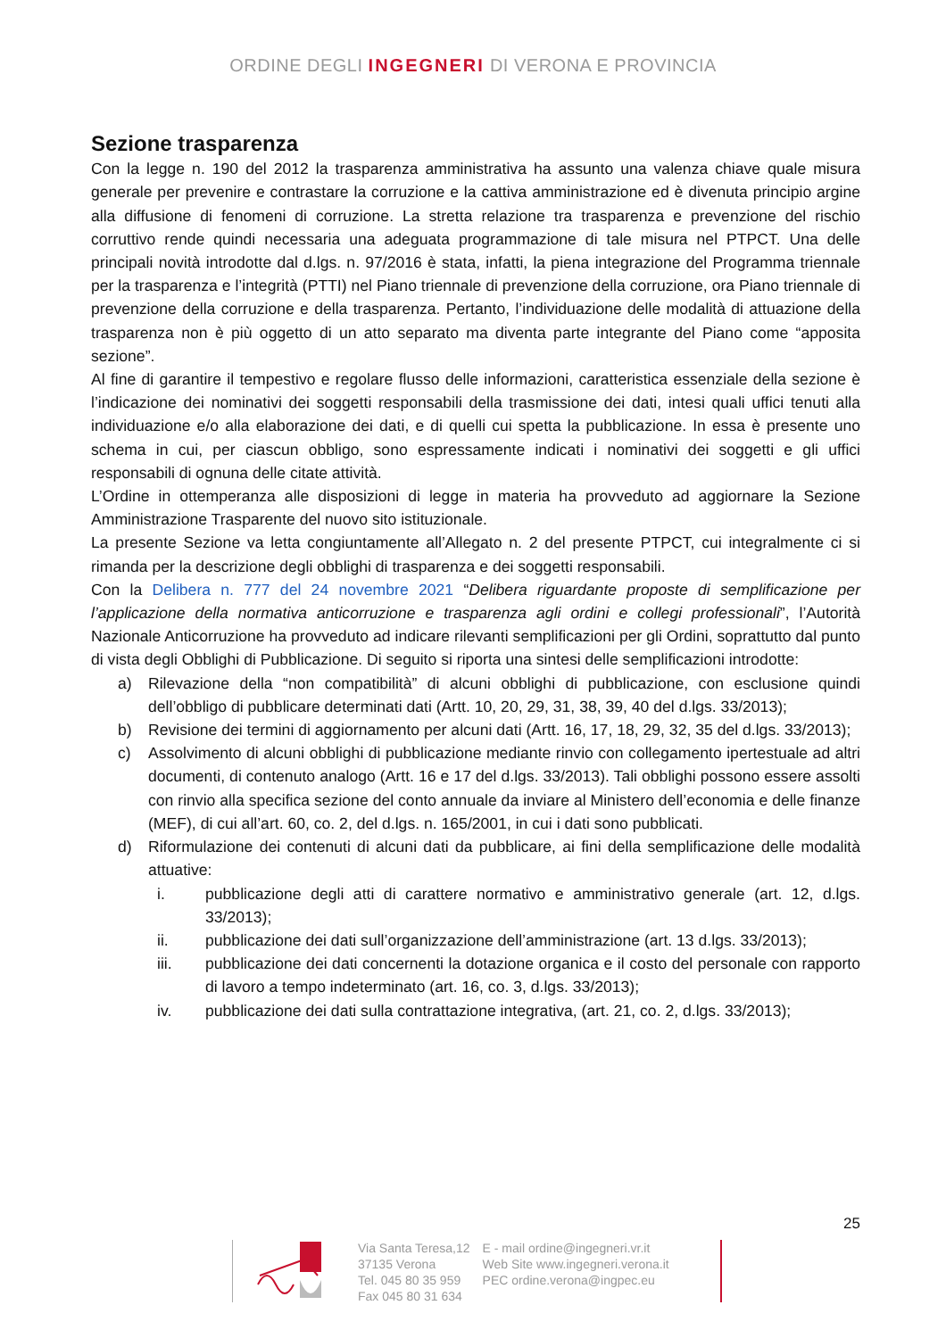ORDINE DEGLI INGEGNERI DI VERONA E PROVINCIA
Sezione trasparenza
Con la legge n. 190 del 2012 la trasparenza amministrativa ha assunto una valenza chiave quale misura generale per prevenire e contrastare la corruzione e la cattiva amministrazione ed è divenuta principio argine alla diffusione di fenomeni di corruzione. La stretta relazione tra trasparenza e prevenzione del rischio corruttivo rende quindi necessaria una adeguata programmazione di tale misura nel PTPCT. Una delle principali novità introdotte dal d.lgs. n. 97/2016 è stata, infatti, la piena integrazione del Programma triennale per la trasparenza e l’integrità (PTTI) nel Piano triennale di prevenzione della corruzione, ora Piano triennale di prevenzione della corruzione e della trasparenza. Pertanto, l’individuazione delle modalità di attuazione della trasparenza non è più oggetto di un atto separato ma diventa parte integrante del Piano come “apposita sezione”.
Al fine di garantire il tempestivo e regolare flusso delle informazioni, caratteristica essenziale della sezione è l’indicazione dei nominativi dei soggetti responsabili della trasmissione dei dati, intesi quali uffici tenuti alla individuazione e/o alla elaborazione dei dati, e di quelli cui spetta la pubblicazione. In essa è presente uno schema in cui, per ciascun obbligo, sono espressamente indicati i nominativi dei soggetti e gli uffici responsabili di ognuna delle citate attività.
L’Ordine in ottemperanza alle disposizioni di legge in materia ha provveduto ad aggiornare la Sezione Amministrazione Trasparente del nuovo sito istituzionale.
La presente Sezione va letta congiuntamente all’Allegato n. 2 del presente PTPCT, cui integralmente ci si rimanda per la descrizione degli obblighi di trasparenza e dei soggetti responsabili.
Con la Delibera n. 777 del 24 novembre 2021 “Delibera riguardante proposte di semplificazione per l’applicazione della normativa anticorruzione e trasparenza agli ordini e collegi professionali”, l’Autorità Nazionale Anticorruzione ha provveduto ad indicare rilevanti semplificazioni per gli Ordini, soprattutto dal punto di vista degli Obblighi di Pubblicazione. Di seguito si riporta una sintesi delle semplificazioni introdotte:
a) Rilevazione della “non compatibilità” di alcuni obblighi di pubblicazione, con esclusione quindi dell’obbligo di pubblicare determinati dati (Artt. 10, 20, 29, 31, 38, 39, 40 del d.lgs. 33/2013);
b) Revisione dei termini di aggiornamento per alcuni dati (Artt. 16, 17, 18, 29, 32, 35 del d.lgs. 33/2013);
c) Assolvimento di alcuni obblighi di pubblicazione mediante rinvio con collegamento ipertestuale ad altri documenti, di contenuto analogo (Artt. 16 e 17 del d.lgs. 33/2013). Tali obblighi possono essere assolti con rinvio alla specifica sezione del conto annuale da inviare al Ministero dell’economia e delle finanze (MEF), di cui all’art. 60, co. 2, del d.lgs. n. 165/2001, in cui i dati sono pubblicati.
d) Riformulazione dei contenuti di alcuni dati da pubblicare, ai fini della semplificazione delle modalità attuative:
i. pubblicazione degli atti di carattere normativo e amministrativo generale (art. 12, d.lgs. 33/2013);
ii. pubblicazione dei dati sull’organizzazione dell’amministrazione (art. 13 d.lgs. 33/2013);
iii. pubblicazione dei dati concernenti la dotazione organica e il costo del personale con rapporto di lavoro a tempo indeterminato (art. 16, co. 3, d.lgs. 33/2013);
iv. pubblicazione dei dati sulla contrattazione integrativa, (art. 21, co. 2, d.lgs. 33/2013);
25
Via Santa Teresa,12
37135 Verona
Tel. 045 80 35 959
Fax 045 80 31 634
E - mail ordine@ingegneri.vr.it
Web Site www.ingegneri.verona.it
PEC ordine.verona@ingpec.eu